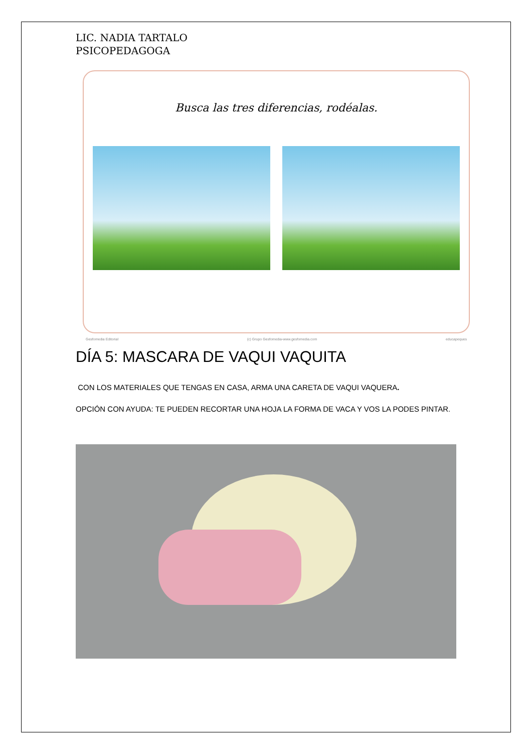LIC. NADIA TARTALO
PSICOPEDAGOGA
Busca las tres diferencias, rodéalas.
Gesfomedia Editorial (c) Grupo Gesfomedia-www.gesfomedia.com educapeques
DÍA 5: MASCARA DE VAQUI VAQUITA
CON LOS MATERIALES QUE TENGAS EN CASA, ARMA UNA CARETA DE VAQUI VAQUERA.
OPCIÓN CON AYUDA: TE PUEDEN RECORTAR UNA HOJA LA FORMA DE VACA Y VOS LA PODES PINTAR.